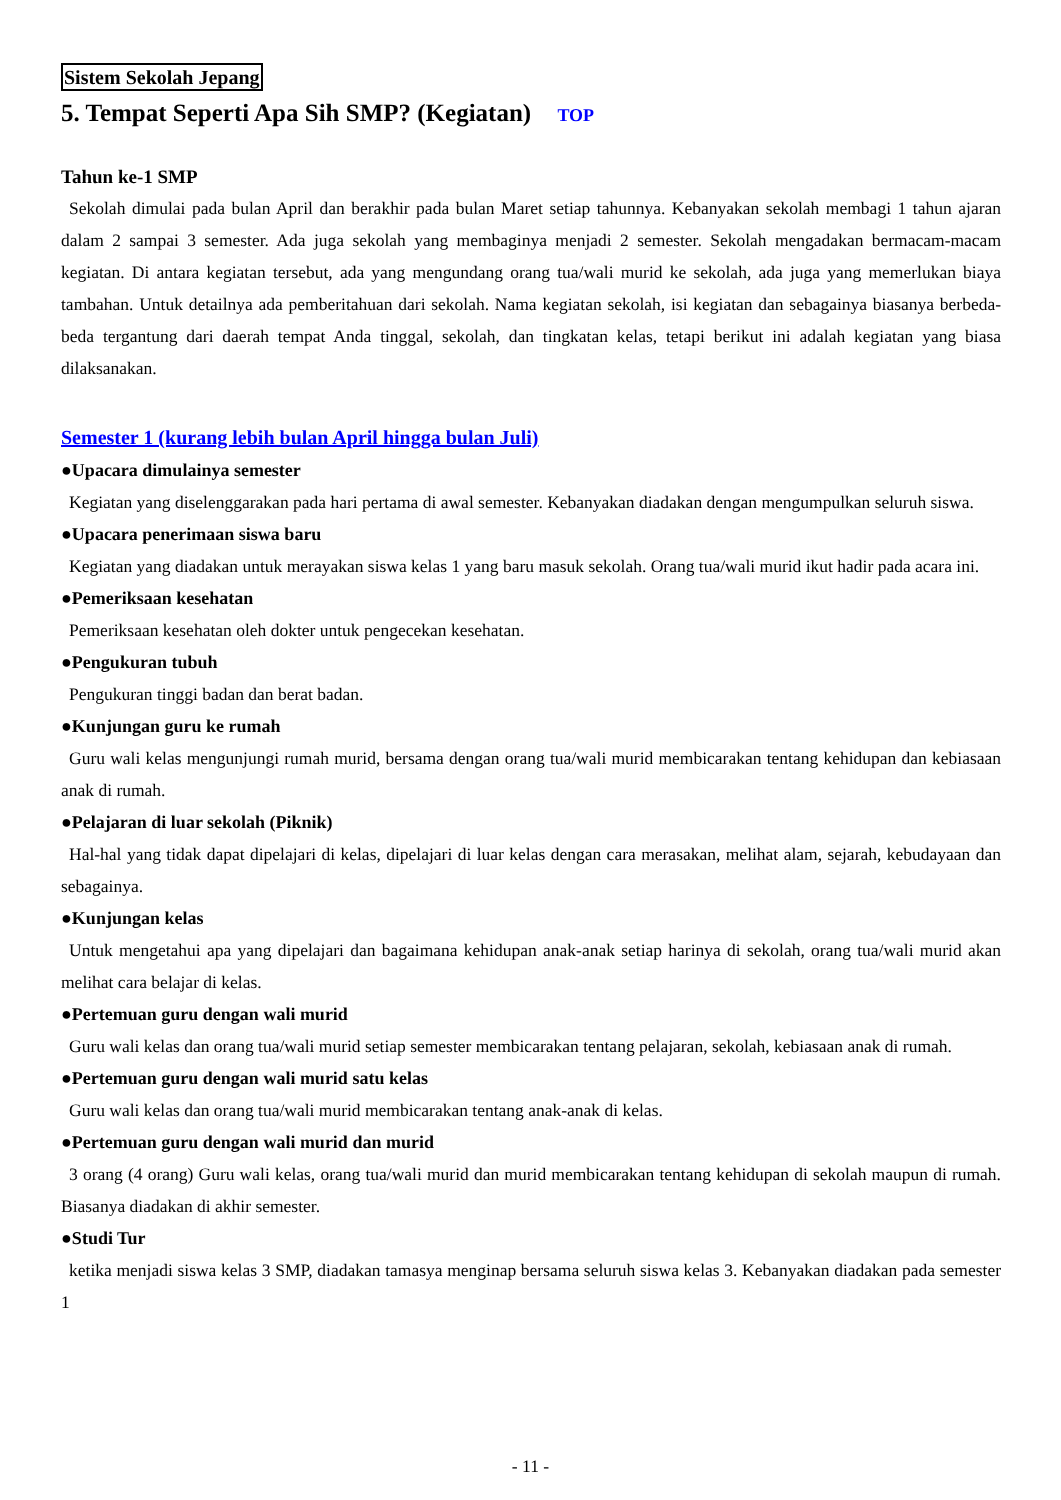Sistem Sekolah Jepang
5. Tempat Seperti Apa Sih SMP? (Kegiatan) TOP
Tahun ke-1 SMP
Sekolah dimulai pada bulan April dan berakhir pada bulan Maret setiap tahunnya. Kebanyakan sekolah membagi 1 tahun ajaran dalam 2 sampai 3 semester. Ada juga sekolah yang membaginya menjadi 2 semester. Sekolah mengadakan bermacam-macam kegiatan. Di antara kegiatan tersebut, ada yang mengundang orang tua/wali murid ke sekolah, ada juga yang memerlukan biaya tambahan. Untuk detailnya ada pemberitahuan dari sekolah. Nama kegiatan sekolah, isi kegiatan dan sebagainya biasanya berbeda-beda tergantung dari daerah tempat Anda tinggal, sekolah, dan tingkatan kelas, tetapi berikut ini adalah kegiatan yang biasa dilaksanakan.
Semester 1 (kurang lebih bulan April hingga bulan Juli)
●Upacara dimulainya semester
Kegiatan yang diselenggarakan pada hari pertama di awal semester. Kebanyakan diadakan dengan mengumpulkan seluruh siswa.
●Upacara penerimaan siswa baru
Kegiatan yang diadakan untuk merayakan siswa kelas 1 yang baru masuk sekolah. Orang tua/wali murid ikut hadir pada acara ini.
●Pemeriksaan kesehatan
Pemeriksaan kesehatan oleh dokter untuk pengecekan kesehatan.
●Pengukuran tubuh
Pengukuran tinggi badan dan berat badan.
●Kunjungan guru ke rumah
Guru wali kelas mengunjungi rumah murid, bersama dengan orang tua/wali murid membicarakan tentang kehidupan dan kebiasaan anak di rumah.
●Pelajaran di luar sekolah (Piknik)
Hal-hal yang tidak dapat dipelajari di kelas, dipelajari di luar kelas dengan cara merasakan, melihat alam, sejarah, kebudayaan dan sebagainya.
●Kunjungan kelas
Untuk mengetahui apa yang dipelajari dan bagaimana kehidupan anak-anak setiap harinya di sekolah, orang tua/wali murid akan melihat cara belajar di kelas.
●Pertemuan guru dengan wali murid
Guru wali kelas dan orang tua/wali murid setiap semester membicarakan tentang pelajaran, sekolah, kebiasaan anak di rumah.
●Pertemuan guru dengan wali murid satu kelas
Guru wali kelas dan orang tua/wali murid membicarakan tentang anak-anak di kelas.
●Pertemuan guru dengan wali murid dan murid
3 orang (4 orang) Guru wali kelas, orang tua/wali murid dan murid membicarakan tentang kehidupan di sekolah maupun di rumah. Biasanya diadakan di akhir semester.
●Studi Tur
ketika menjadi siswa kelas 3 SMP, diadakan tamasya menginap bersama seluruh siswa kelas 3. Kebanyakan diadakan pada semester 1
- 11 -